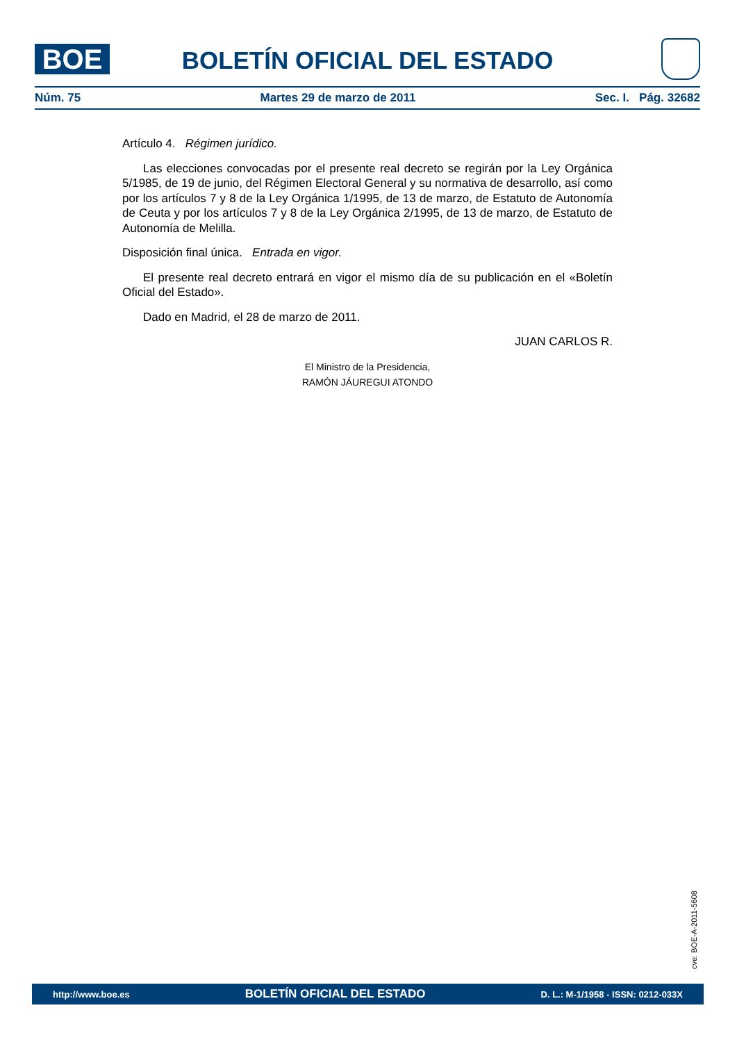BOE BOLETÍN OFICIAL DEL ESTADO
Núm. 75 Martes 29 de marzo de 2011 Sec. I. Pág. 32682
Artículo 4. Régimen jurídico.
Las elecciones convocadas por el presente real decreto se regirán por la Ley Orgánica 5/1985, de 19 de junio, del Régimen Electoral General y su normativa de desarrollo, así como por los artículos 7 y 8 de la Ley Orgánica 1/1995, de 13 de marzo, de Estatuto de Autonomía de Ceuta y por los artículos 7 y 8 de la Ley Orgánica 2/1995, de 13 de marzo, de Estatuto de Autonomía de Melilla.
Disposición final única. Entrada en vigor.
El presente real decreto entrará en vigor el mismo día de su publicación en el «Boletín Oficial del Estado».
Dado en Madrid, el 28 de marzo de 2011.
JUAN CARLOS R.
El Ministro de la Presidencia,
RAMÓN JÁUREGUI ATONDO
cve: BOE-A-2011-5608
http://www.boe.es BOLETÍN OFICIAL DEL ESTADO D. L.: M-1/1958 - ISSN: 0212-033X